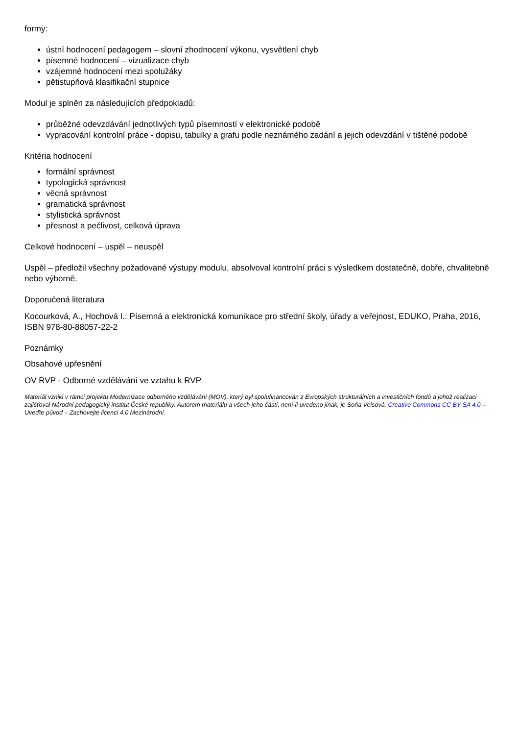formy:
ústní hodnocení pedagogem – slovní zhodnocení výkonu, vysvětlení chyb
písemné hodnocení – vizualizace chyb
vzájemné hodnocení mezi spolužáky
pětistupňová klasifikační stupnice
Modul je splněn za následujících předpokladů:
průběžné odevzdávání jednotlivých typů písemností v elektronické podobě
vypracování kontrolní práce - dopisu, tabulky a grafu podle neznámého zadání a jejich odevzdání v tištěné podobě
Kritéria hodnocení
formální správnost
typologická správnost
věcná správnost
gramatická správnost
stylistická správnost
přesnost a pečlivost, celková úprava
Celkové hodnocení – uspěl – neuspěl
Uspěl – předložil všechny požadované výstupy modulu, absolvoval kontrolní práci s výsledkem dostatečně, dobře, chvalitebně nebo výborně.
Doporučená literatura
Kocourková, A., Hochová I.: Písemná a elektronická komunikace pro střední školy, úřady a veřejnost, EDUKO, Praha, 2016, ISBN 978-80-88057-22-2
Poznámky
Obsahové upřesnění
OV RVP - Odborné vzdělávání ve vztahu k RVP
Materiál vznikl v rámci projektu Modernizace odborného vzdělávání (MOV), který byl spolufinancován z Evropských strukturálních a investičních fondů a jehož realizaci zajišťoval Národní pedagogický institut České republiky. Autorem materiálu a všech jeho částí, není-li uvedeno jinak, je Soňa Veisová. Creative Commons CC BY SA 4.0 – Uveďte původ – Zachovejte licenci 4.0 Mezinárodní.